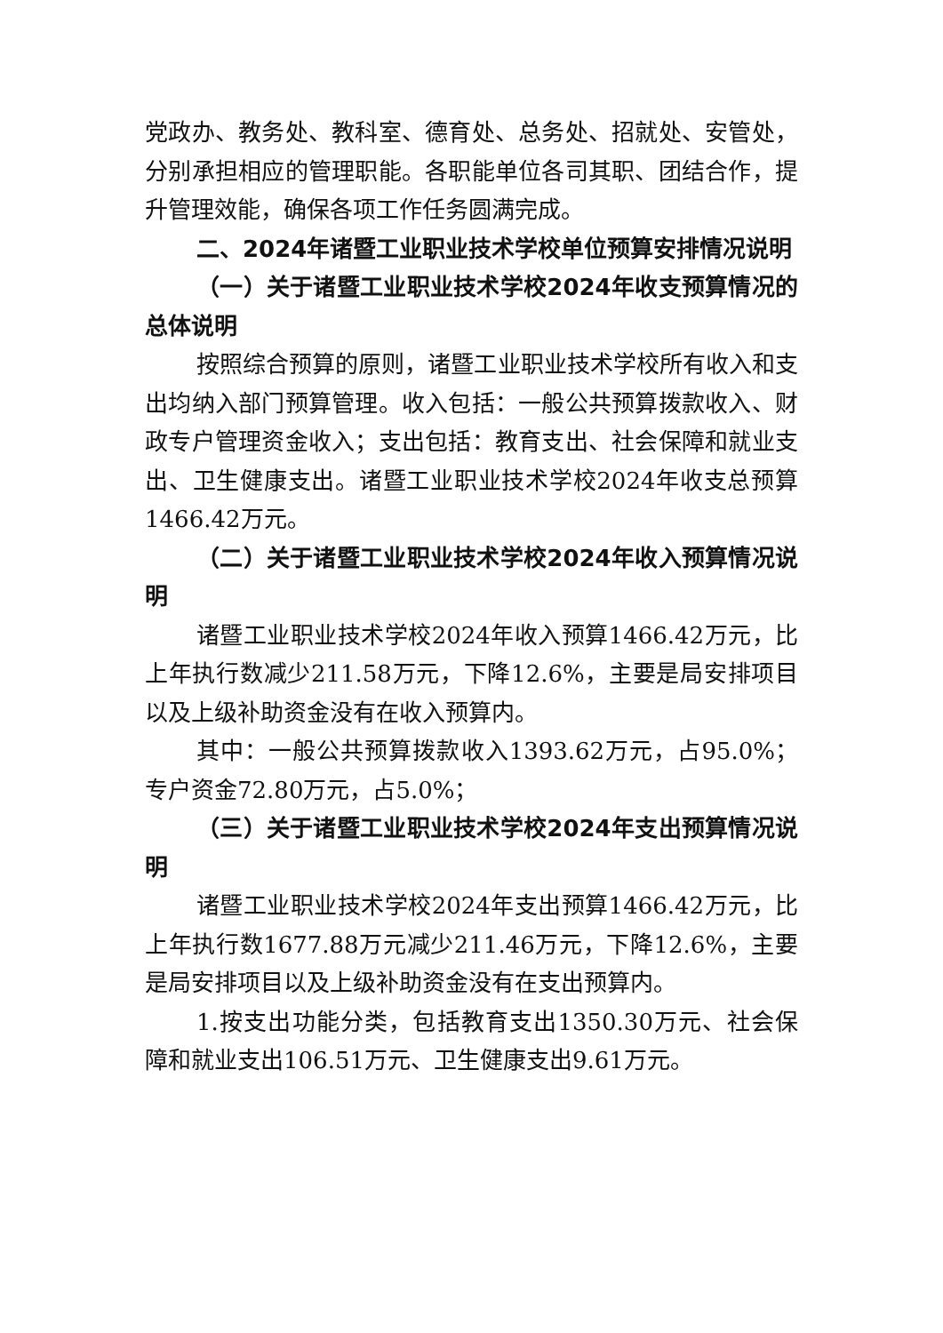党政办、教务处、教科室、德育处、总务处、招就处、安管处，分别承担相应的管理职能。各职能单位各司其职、团结合作，提升管理效能，确保各项工作任务圆满完成。
二、2024年诸暨工业职业技术学校单位预算安排情况说明
（一）关于诸暨工业职业技术学校2024年收支预算情况的总体说明
按照综合预算的原则，诸暨工业职业技术学校所有收入和支出均纳入部门预算管理。收入包括：一般公共预算拨款收入、财政专户管理资金收入；支出包括：教育支出、社会保障和就业支出、卫生健康支出。诸暨工业职业技术学校2024年收支总预算1466.42万元。
（二）关于诸暨工业职业技术学校2024年收入预算情况说明
诸暨工业职业技术学校2024年收入预算1466.42万元，比上年执行数减少211.58万元，下降12.6%，主要是局安排项目以及上级补助资金没有在收入预算内。
其中：一般公共预算拨款收入1393.62万元，占95.0%；专户资金72.80万元，占5.0%；
（三）关于诸暨工业职业技术学校2024年支出预算情况说明
诸暨工业职业技术学校2024年支出预算1466.42万元，比上年执行数1677.88万元减少211.46万元，下降12.6%，主要是局安排项目以及上级补助资金没有在支出预算内。
1.按支出功能分类，包括教育支出1350.30万元、社会保障和就业支出106.51万元、卫生健康支出9.61万元。